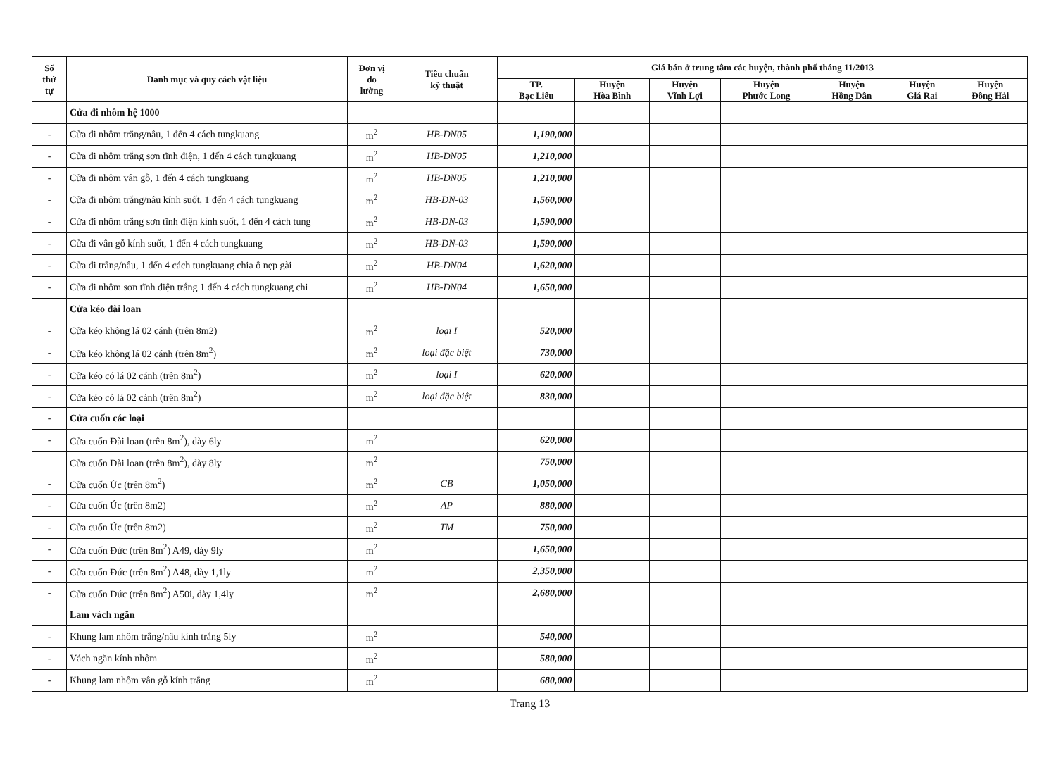| Số thứ tự | Danh mục và quy cách vật liệu | Đơn vị đo lường | Tiêu chuẩn kỹ thuật | Giá bán ở trung tâm các huyện, thành phố tháng 11/2013 | | | | | | |
| --- | --- | --- | --- | --- | --- | --- | --- | --- | --- | --- |
| | | | | TP. Bạc Liêu | Huyện Hòa Bình | Huyện Vĩnh Lợi | Huyện Phước Long | Huyện Hồng Dân | Huyện Giá Rai | Huyện Đông Hải |
| | Cửa đi nhôm hệ 1000 | | | | | | | | | |
| - | Cửa đi nhôm trắng/nâu, 1 đến 4 cách tungkuang | m<sup>2</sup> | HB-DN05 | 1,190,000 | | | | | | |
| - | Cửa đi nhôm trắng sơn tĩnh điện, 1 đến 4 cách tungkuang | m<sup>2</sup> | HB-DN05 | 1,210,000 | | | | | | |
| - | Cửa đi nhôm vân gỗ, 1 đến 4 cách tungkuang | m<sup>2</sup> | HB-DN05 | 1,210,000 | | | | | | |
| - | Cửa đi nhôm trắng/nâu kính suốt, 1 đến 4 cách tungkuang | m<sup>2</sup> | HB-DN-03 | 1,560,000 | | | | | | |
| - | Cửa đi nhôm trắng sơn tĩnh điện kính suốt, 1 đến 4 cách tung | m<sup>2</sup> | HB-DN-03 | 1,590,000 | | | | | | |
| - | Cửa đi vân gỗ kính suốt, 1 đến 4 cách tungkuang | m<sup>2</sup> | HB-DN-03 | 1,590,000 | | | | | | |
| - | Cửa đi trắng/nâu, 1 đến 4 cách tungkuang chia ô nẹp gài | m<sup>2</sup> | HB-DN04 | 1,620,000 | | | | | | |
| - | Cửa đi nhôm sơn tĩnh điện trắng 1 đến 4 cách tungkuang chi | m<sup>2</sup> | HB-DN04 | 1,650,000 | | | | | | |
| | Cửa kéo đài loan | | | | | | | | | |
| - | Cửa kéo không lá 02 cánh (trên 8m2) | m<sup>2</sup> | loại I | 520,000 | | | | | | |
| - | Cửa kéo không lá 02 cánh (trên 8m<sup>2</sup>) | m<sup>2</sup> | loại đặc biệt | 730,000 | | | | | | |
| - | Cửa kéo có lá 02 cánh (trên 8m<sup>2</sup>) | m<sup>2</sup> | loại I | 620,000 | | | | | | |
| - | Cửa kéo có lá 02 cánh (trên 8m<sup>2</sup>) | m<sup>2</sup> | loại đặc biệt | 830,000 | | | | | | |
| - | Cửa cuốn các loại | | | | | | | | | |
| - | Cửa cuốn Đài loan (trên 8m<sup>2</sup>), dày 6ly | m<sup>2</sup> | | 620,000 | | | | | | |
| | Cửa cuốn Đài loan (trên 8m<sup>2</sup>), dày 8ly | m<sup>2</sup> | | 750,000 | | | | | | |
| - | Cửa cuốn Úc (trên 8m<sup>2</sup>) | m<sup>2</sup> | CB | 1,050,000 | | | | | | |
| - | Cửa cuốn Úc (trên 8m2) | m<sup>2</sup> | AP | 880,000 | | | | | | |
| - | Cửa cuốn Úc (trên 8m2) | m<sup>2</sup> | TM | 750,000 | | | | | | |
| - | Cửa cuốn Đức (trên 8m<sup>2</sup>) A49, dày 9ly | m<sup>2</sup> | | 1,650,000 | | | | | | |
| - | Cửa cuốn Đức (trên 8m<sup>2</sup>) A48, dày 1,1ly | m<sup>2</sup> | | 2,350,000 | | | | | | |
| - | Cửa cuốn Đức (trên 8m<sup>2</sup>) A50i, dày 1,4ly | m<sup>2</sup> | | 2,680,000 | | | | | | |
| | Lam vách ngăn | | | | | | | | | |
| - | Khung lam nhôm trắng/nâu kính trắng 5ly | m<sup>2</sup> | | 540,000 | | | | | | |
| - | Vách ngăn kính nhôm | m<sup>2</sup> | | 580,000 | | | | | | |
| - | Khung lam nhôm vân gỗ kính trắng | m<sup>2</sup> | | 680,000 | | | | | | |
Trang 13